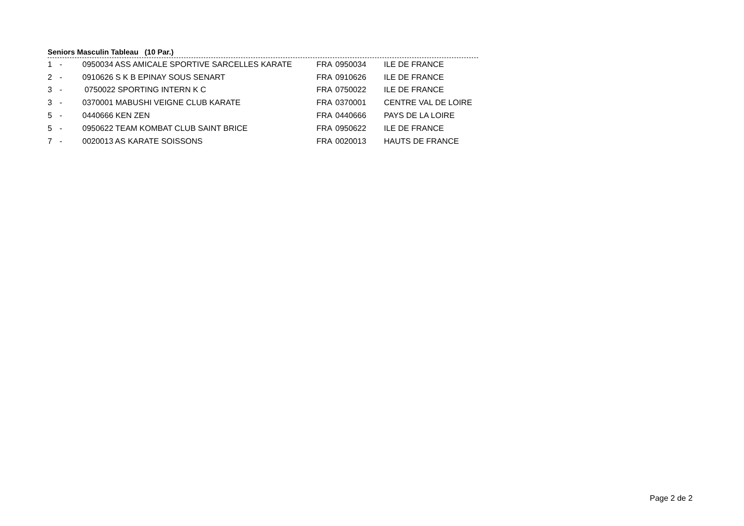Seniors Masculin Tableau (10 Par.)
| 1 | - | 0950034 ASS AMICALE SPORTIVE SARCELLES KARATE | FRA | 0950034 | ILE DE FRANCE |
| 2 | - | 0910626 S K B EPINAY SOUS SENART | FRA | 0910626 | ILE DE FRANCE |
| 3 | - | 0750022 SPORTING INTERN K C | FRA | 0750022 | ILE DE FRANCE |
| 3 | - | 0370001 MABUSHI VEIGNE CLUB KARATE | FRA | 0370001 | CENTRE VAL DE LOIRE |
| 5 | - | 0440666 KEN ZEN | FRA | 0440666 | PAYS DE LA LOIRE |
| 5 | - | 0950622 TEAM KOMBAT CLUB SAINT BRICE | FRA | 0950622 | ILE DE FRANCE |
| 7 | - | 0020013 AS KARATE SOISSONS | FRA | 0020013 | HAUTS DE FRANCE |
Page 2 de 2